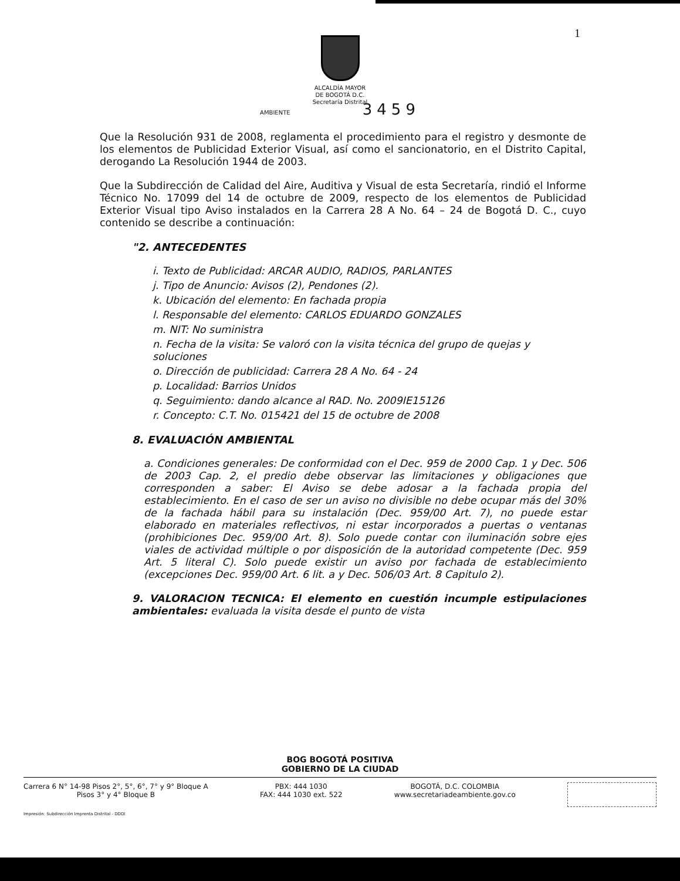1
ALCALDÍA MAYOR
DE BOGOTÁ D.C.
Secretaría Distrital
AMBIENTE 3459
Que la Resolución 931 de 2008, reglamenta el procedimiento para el registro y desmonte de los elementos de Publicidad Exterior Visual, así como el sancionatorio, en el Distrito Capital, derogando La Resolución 1944 de 2003.
Que la Subdirección de Calidad del Aire, Auditiva y Visual de esta Secretaría, rindió el Informe Técnico No. 17099 del 14 de octubre de 2009, respecto de los elementos de Publicidad Exterior Visual tipo Aviso instalados en la Carrera 28 A No. 64 – 24 de Bogotá D. C., cuyo contenido se describe a continuación:
"2. ANTECEDENTES
i. Texto de Publicidad: ARCAR AUDIO, RADIOS, PARLANTES
j. Tipo de Anuncio: Avisos (2), Pendones (2).
k. Ubicación del elemento: En fachada propia
l. Responsable del elemento: CARLOS EDUARDO GONZALES
m. NIT: No suministra
n. Fecha de la visita: Se valoró con la visita técnica del grupo de quejas y soluciones
o. Dirección de publicidad: Carrera 28 A No. 64 - 24
p. Localidad: Barrios Unidos
q. Seguimiento: dando alcance al RAD. No. 2009IE15126
r. Concepto: C.T. No. 015421 del 15 de octubre de 2008
8. EVALUACIÓN AMBIENTAL
a. Condiciones generales: De conformidad con el Dec. 959 de 2000 Cap. 1 y Dec. 506 de 2003 Cap. 2, el predio debe observar las limitaciones y obligaciones que corresponden a saber: El Aviso se debe adosar a la fachada propia del establecimiento. En el caso de ser un aviso no divisible no debe ocupar más del 30% de la fachada hábil para su instalación (Dec. 959/00 Art. 7), no puede estar elaborado en materiales reflectivos, ni estar incorporados a puertas o ventanas (prohibiciones Dec. 959/00 Art. 8). Solo puede contar con iluminación sobre ejes viales de actividad múltiple o por disposición de la autoridad competente (Dec. 959 Art. 5 literal C). Solo puede existir un aviso por fachada de establecimiento (excepciones Dec. 959/00 Art. 6 lit. a y Dec. 506/03 Art. 8 Capitulo 2).
9. VALORACION TECNICA: El elemento en cuestión incumple estipulaciones ambientales: evaluada la visita desde el punto de vista
BOG BOGOTÁ POSITIVA
GOBIERNO DE LA CIUDAD
Carrera 6 N° 14-98 Pisos 2°, 5°, 6°, 7° y 9° Bloque A
Pisos 3° y 4° Bloque B
PBX: 444 1030
FAX: 444 1030 ext. 522
BOGOTÁ, D.C. COLOMBIA
www.secretariadeambiente.gov.co
Impresión: Subdirección Imprenta Distrital - DDDI